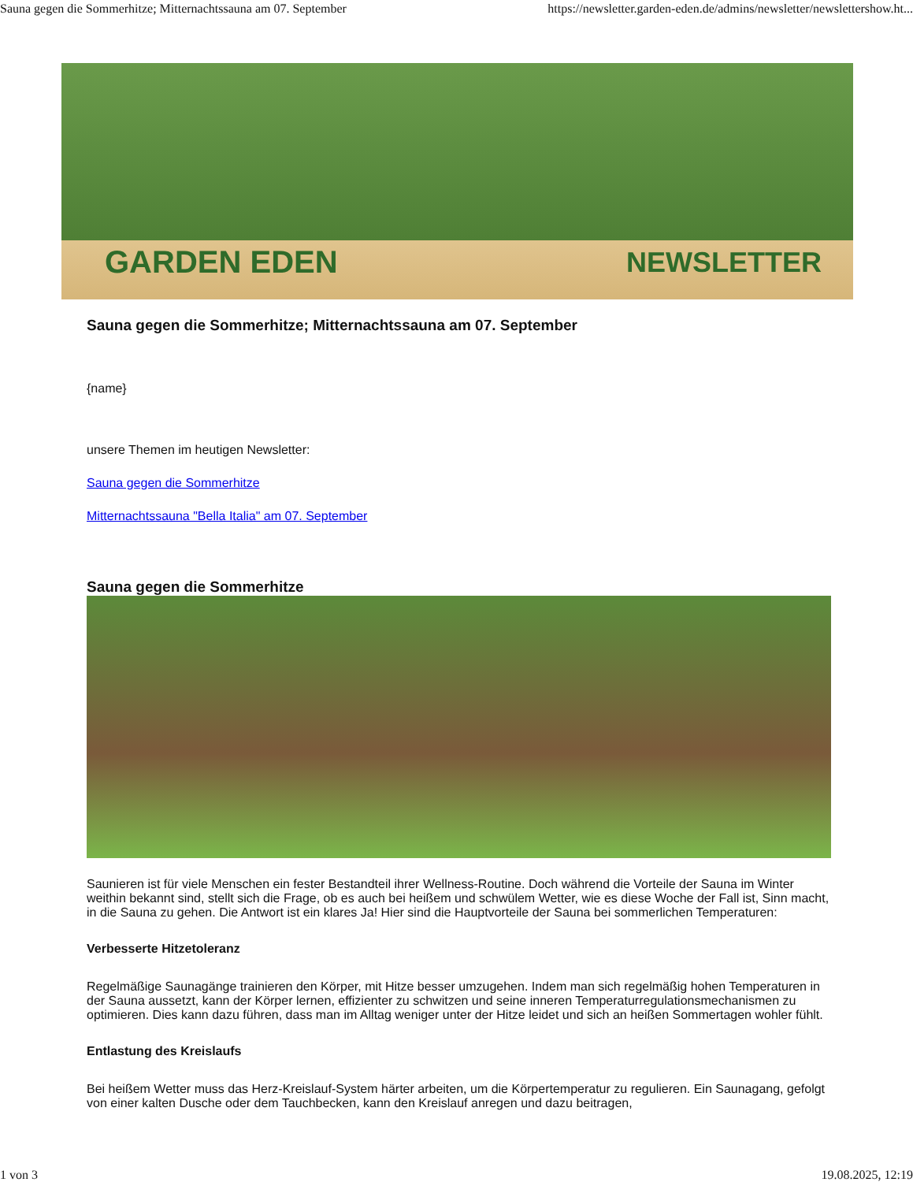Sauna gegen die Sommerhitze; Mitternachtssauna am 07. September https://newsletter.garden-eden.de/admins/newsletter/newslettershow.ht...
GARDEN EDEN NEWSLETTER
Sauna gegen die Sommerhitze; Mitternachtssauna am 07. September
{name}
unsere Themen im heutigen Newsletter:
Sauna gegen die Sommerhitze
Mitternachtssauna "Bella Italia" am 07. September
Sauna gegen die Sommerhitze
Saunieren ist für viele Menschen ein fester Bestandteil ihrer Wellness-Routine. Doch während die Vorteile der Sauna im Winter weithin bekannt sind, stellt sich die Frage, ob es auch bei heißem und schwülem Wetter, wie es diese Woche der Fall ist, Sinn macht, in die Sauna zu gehen. Die Antwort ist ein klares Ja! Hier sind die Hauptvorteile der Sauna bei sommerlichen Temperaturen:
Verbesserte Hitzetoleranz
Regelmäßige Saunagänge trainieren den Körper, mit Hitze besser umzugehen. Indem man sich regelmäßig hohen Temperaturen in der Sauna aussetzt, kann der Körper lernen, effizienter zu schwitzen und seine inneren Temperaturregulationsmechanismen zu optimieren. Dies kann dazu führen, dass man im Alltag weniger unter der Hitze leidet und sich an heißen Sommertagen wohler fühlt.
Entlastung des Kreislaufs
Bei heißem Wetter muss das Herz-Kreislauf-System härter arbeiten, um die Körpertemperatur zu regulieren. Ein Saunagang, gefolgt von einer kalten Dusche oder dem Tauchbecken, kann den Kreislauf anregen und dazu beitragen,
1 von 3 19.08.2025, 12:19